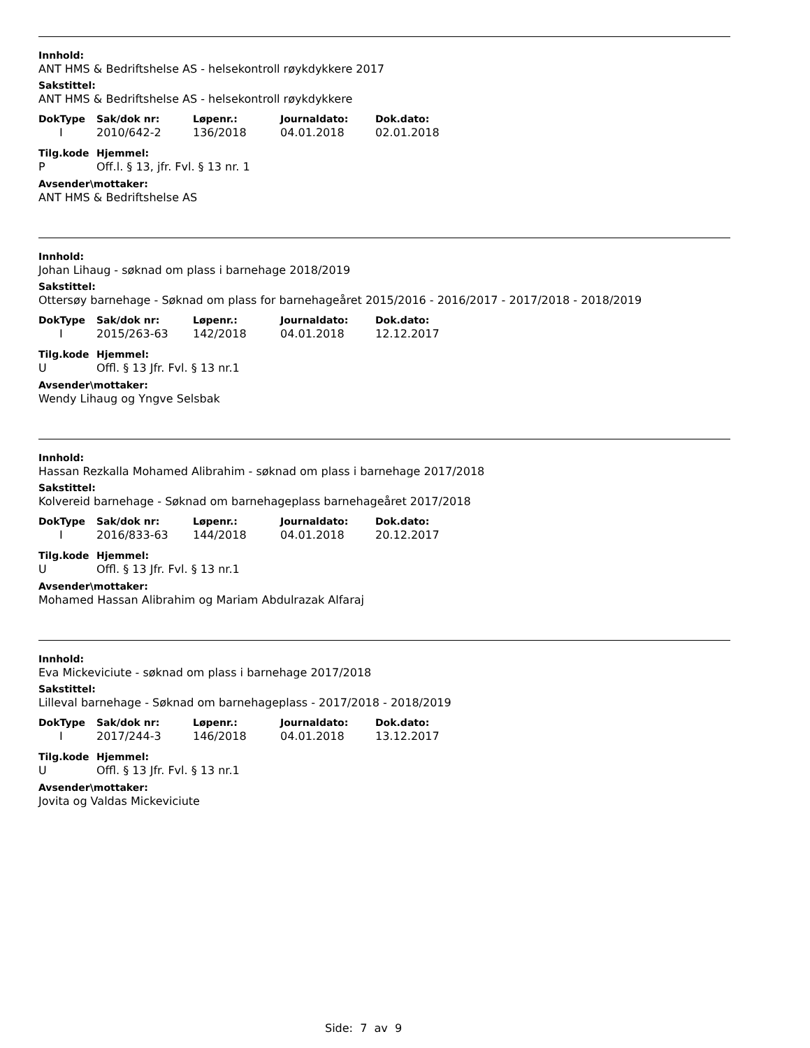Innhold:
ANT HMS & Bedriftshelse AS - helsekontroll røykdykkere 2017
Sakstittel:
ANT HMS & Bedriftshelse AS - helsekontroll røykdykkere
| DokType | Sak/dok nr: | Løpenr.: | Journaldato: | Dok.dato: |
| --- | --- | --- | --- | --- |
| I | 2010/642-2 | 136/2018 | 04.01.2018 | 02.01.2018 |
| Tilg.kode | Hjemmel: |
| --- | --- |
| P | Off.l. § 13, jfr. Fvl. § 13 nr. 1 |
Avsender\mottaker:
ANT HMS & Bedriftshelse AS
Innhold:
Johan Lihaug - søknad om plass i barnehage 2018/2019
Sakstittel:
Ottersøy barnehage - Søknad om plass for barnehageåret 2015/2016 - 2016/2017 - 2017/2018 - 2018/2019
| DokType | Sak/dok nr: | Løpenr.: | Journaldato: | Dok.dato: |
| --- | --- | --- | --- | --- |
| I | 2015/263-63 | 142/2018 | 04.01.2018 | 12.12.2017 |
| Tilg.kode | Hjemmel: |
| --- | --- |
| U | Offl. § 13 Jfr. Fvl. § 13 nr.1 |
Avsender\mottaker:
Wendy Lihaug og Yngve Selsbak
Innhold:
Hassan Rezkalla Mohamed Alibrahim - søknad om plass i barnehage 2017/2018
Sakstittel:
Kolvereid barnehage - Søknad om barnehageplass barnehageåret 2017/2018
| DokType | Sak/dok nr: | Løpenr.: | Journaldato: | Dok.dato: |
| --- | --- | --- | --- | --- |
| I | 2016/833-63 | 144/2018 | 04.01.2018 | 20.12.2017 |
| Tilg.kode | Hjemmel: |
| --- | --- |
| U | Offl. § 13 Jfr. Fvl. § 13 nr.1 |
Avsender\mottaker:
Mohamed Hassan Alibrahim og Mariam Abdulrazak Alfaraj
Innhold:
Eva Mickeviciute - søknad om plass i barnehage 2017/2018
Sakstittel:
Lilleval barnehage - Søknad om barnehageplass - 2017/2018 - 2018/2019
| DokType | Sak/dok nr: | Løpenr.: | Journaldato: | Dok.dato: |
| --- | --- | --- | --- | --- |
| I | 2017/244-3 | 146/2018 | 04.01.2018 | 13.12.2017 |
| Tilg.kode | Hjemmel: |
| --- | --- |
| U | Offl. § 13 Jfr. Fvl. § 13 nr.1 |
Avsender\mottaker:
Jovita og Valdas Mickeviciute
Side: 7 av 9